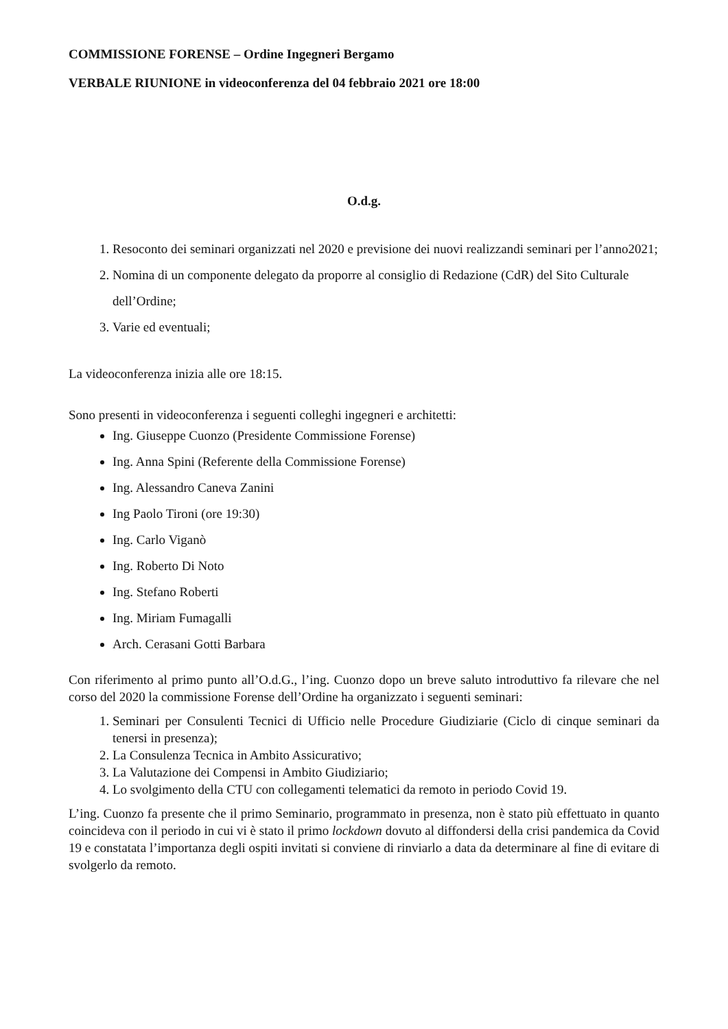COMMISSIONE FORENSE – Ordine Ingegneri Bergamo
VERBALE RIUNIONE in videoconferenza del 04 febbraio 2021 ore 18:00
O.d.g.
1. Resoconto dei seminari organizzati nel 2020 e previsione dei nuovi realizzandi seminari per l’anno2021;
2. Nomina di un componente delegato da proporre al consiglio di Redazione (CdR) del Sito Culturale dell’Ordine;
3. Varie ed eventuali;
La videoconferenza inizia alle ore 18:15.
Sono presenti in videoconferenza i seguenti colleghi ingegneri e architetti:
Ing. Giuseppe Cuonzo (Presidente Commissione Forense)
Ing. Anna Spini (Referente della Commissione Forense)
Ing. Alessandro Caneva Zanini
Ing Paolo Tironi (ore 19:30)
Ing. Carlo Viganò
Ing. Roberto Di Noto
Ing. Stefano Roberti
Ing. Miriam Fumagalli
Arch. Cerasani Gotti Barbara
Con riferimento al primo punto all’O.d.G., l’ing. Cuonzo dopo un breve saluto introduttivo fa rilevare che nel corso del 2020 la commissione Forense dell’Ordine ha organizzato i seguenti seminari:
1. Seminari per Consulenti Tecnici di Ufficio nelle Procedure Giudiziarie (Ciclo di cinque seminari da tenersi in presenza);
2. La Consulenza Tecnica in Ambito Assicurativo;
3. La Valutazione dei Compensi in Ambito Giudiziario;
4. Lo svolgimento della CTU con collegamenti telematici da remoto in periodo Covid 19.
L’ing. Cuonzo fa presente che il primo Seminario, programmato in presenza, non è stato più effettuato in quanto coincideva con il periodo in cui vi è stato il primo lockdown dovuto al diffondersi della crisi pandemica da Covid 19 e constatata l’importanza degli ospiti invitati si conviene di rinviarlo a data da determinare al fine di evitare di svolgerlo da remoto.